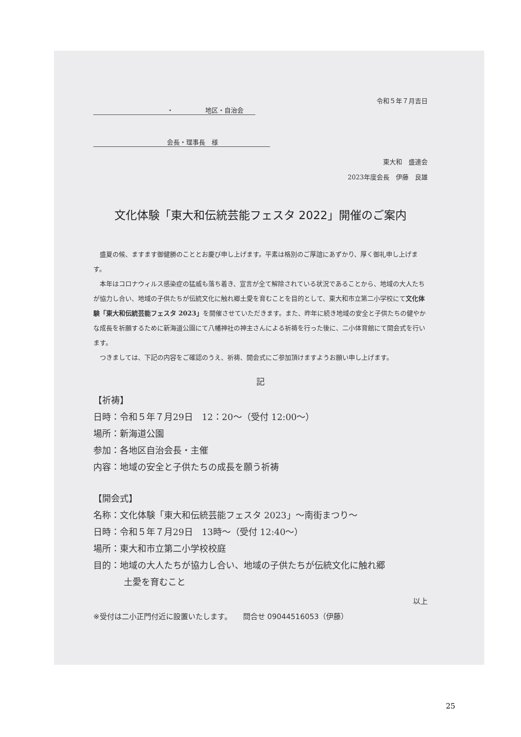令和５年７月吉日
・　　　　　地区・自治会
会長・理事長　様
東大和　盛連会
2023年度会長　伊藤　良雄
文化体験「東大和伝統芸能フェスタ 2022」開催のご案内
　盛夏の候、ますます御健勝のこととお慶び申し上げます。平素は格別のご厚誼にあずかり、厚く御礼申し上げます。
　本年はコロナウィルス感染症の猛威も落ち着き、宣言が全て解除されている状況であることから、地域の大人たちが協力し合い、地域の子供たちが伝統文化に触れ郷土愛を育むことを目的として、東大和市立第二小学校にて文化体験「東大和伝統芸能フェスタ 2023」を開催させていただきます。また、昨年に続き地域の安全と子供たちの健やかな成長を祈願するために新海道公園にて八幡神社の神主さんによる祈祷を行った後に、二小体育館にて開会式を行います。
　つきましては、下記の内容をご確認のうえ、祈祷、開会式にご参加頂けますようお願い申し上げます。
記
【祈祷】
日時：令和５年７月29日　12：20～（受付 12:00～）
場所：新海道公園
参加：各地区自治会長・主催
内容：地域の安全と子供たちの成長を願う祈祷
【開会式】
名称：文化体験「東大和伝統芸能フェスタ 2023」～南街まつり～
日時：令和５年７月29日　13時～（受付 12:40～）
場所：東大和市立第二小学校校庭
目的：地域の大人たちが協力し合い、地域の子供たちが伝統文化に触れ郷
土愛を育むこと
以上
※受付は二小正門付近に設置いたします。　　問合せ 09044516053（伊藤）
25